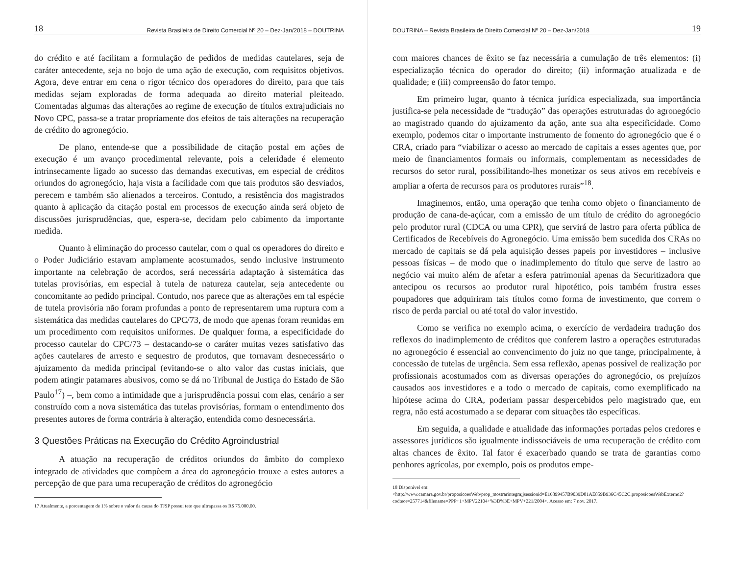18 Revista Brasileira de Direito Comercial Nº 20 – Dez-Jan/2018 – DOUTRINA
do crédito e até facilitam a formulação de pedidos de medidas cautelares, seja de caráter antecedente, seja no bojo de uma ação de execução, com requisitos objetivos. Agora, deve entrar em cena o rigor técnico dos operadores do direito, para que tais medidas sejam exploradas de forma adequada ao direito material pleiteado. Comentadas algumas das alterações ao regime de execução de títulos extrajudiciais no Novo CPC, passa-se a tratar propriamente dos efeitos de tais alterações na recuperação de crédito do agronegócio.
De plano, entende-se que a possibilidade de citação postal em ações de execução é um avanço procedimental relevante, pois a celeridade é elemento intrinsecamente ligado ao sucesso das demandas executivas, em especial de créditos oriundos do agronegócio, haja vista a facilidade com que tais produtos são desviados, perecem e também são alienados a terceiros. Contudo, a resistência dos magistrados quanto à aplicação da citação postal em processos de execução ainda será objeto de discussões jurisprudências, que, espera-se, decidam pelo cabimento da importante medida.
Quanto à eliminação do processo cautelar, com o qual os operadores do direito e o Poder Judiciário estavam amplamente acostumados, sendo inclusive instrumento importante na celebração de acordos, será necessária adaptação à sistemática das tutelas provisórias, em especial à tutela de natureza cautelar, seja antecedente ou concomitante ao pedido principal. Contudo, nos parece que as alterações em tal espécie de tutela provisória não foram profundas a ponto de representarem uma ruptura com a sistemática das medidas cautelares do CPC/73, de modo que apenas foram reunidas em um procedimento com requisitos uniformes. De qualquer forma, a especificidade do processo cautelar do CPC/73 – destacando-se o caráter muitas vezes satisfativo das ações cautelares de arresto e sequestro de produtos, que tornavam desnecessário o ajuizamento da medida principal (evitando-se o alto valor das custas iniciais, que podem atingir patamares abusivos, como se dá no Tribunal de Justiça do Estado de São Paulo<sup>17</sup>) –, bem como a intimidade que a jurisprudência possui com elas, cenário a ser construído com a nova sistemática das tutelas provisórias, formam o entendimento dos presentes autores de forma contrária à alteração, entendida como desnecessária.
3 Questões Práticas na Execução do Crédito Agroindustrial
A atuação na recuperação de créditos oriundos do âmbito do complexo integrado de atividades que compõem a área do agronegócio trouxe a estes autores a percepção de que para uma recuperação de créditos do agronegócio
17 Atualmente, a porcentagem de 1% sobre o valor da causa do TJSP possui teto que ultrapassa os R$ 75.000,00.
DOUTRINA – Revista Brasileira de Direito Comercial Nº 20 – Dez-Jan/2018 19
com maiores chances de êxito se faz necessária a cumulação de três elementos: (i) especialização técnica do operador do direito; (ii) informação atualizada e de qualidade; e (iii) compreensão do fator tempo.
Em primeiro lugar, quanto à técnica jurídica especializada, sua importância justifica-se pela necessidade de “tradução” das operações estruturadas do agronegócio ao magistrado quando do ajuizamento da ação, ante sua alta especificidade. Como exemplo, podemos citar o importante instrumento de fomento do agronegócio que é o CRA, criado para “viabilizar o acesso ao mercado de capitais a esses agentes que, por meio de financiamentos formais ou informais, complementam as necessidades de recursos do setor rural, possibilitando-lhes monetizar os seus ativos em recebíveis e ampliar a oferta de recursos para os produtores rurais”<sup>18</sup>.
Imaginemos, então, uma operação que tenha como objeto o financiamento de produção de cana-de-açúcar, com a emissão de um título de crédito do agronegócio pelo produtor rural (CDCA ou uma CPR), que servirá de lastro para oferta pública de Certificados de Recebíveis do Agronegócio. Uma emissão bem sucedida dos CRAs no mercado de capitais se dá pela aquisição desses papeis por investidores – inclusive pessoas físicas – de modo que o inadimplemento do título que serve de lastro ao negócio vai muito além de afetar a esfera patrimonial apenas da Securitizadora que antecipou os recursos ao produtor rural hipotético, pois também frustra esses poupadores que adquiriram tais títulos como forma de investimento, que correm o risco de perda parcial ou até total do valor investido.
Como se verifica no exemplo acima, o exercício de verdadeira tradução dos reflexos do inadimplemento de créditos que conferem lastro a operações estruturadas no agronegócio é essencial ao convencimento do juiz no que tange, principalmente, à concessão de tutelas de urgência. Sem essa reflexão, apenas possível de realização por profissionais acostumados com as diversas operações do agronegócio, os prejuízos causados aos investidores e a todo o mercado de capitais, como exemplificado na hipótese acima do CRA, poderiam passar despercebidos pelo magistrado que, em regra, não está acostumado a se deparar com situações tão específicas.
Em seguida, a qualidade e atualidade das informações portadas pelos credores e assessores jurídicos são igualmente indissociáveis de uma recuperação de crédito com altas chances de êxito. Tal fator é exacerbado quando se trata de garantias como penhores agrícolas, por exemplo, pois os produtos empe-
18 Disponível em: <http://www.camara.gov.br/proposicoesWeb/prop_mostrarintegra;jsessionid=E16899457B9039D81AE859B936C45C2C.proposicoesWebExterno2?codteor=257714&filename=PPP+1+MPV22104+%3D%3E+MPV+221/2004>. Acesso em: 7 nov. 2017.